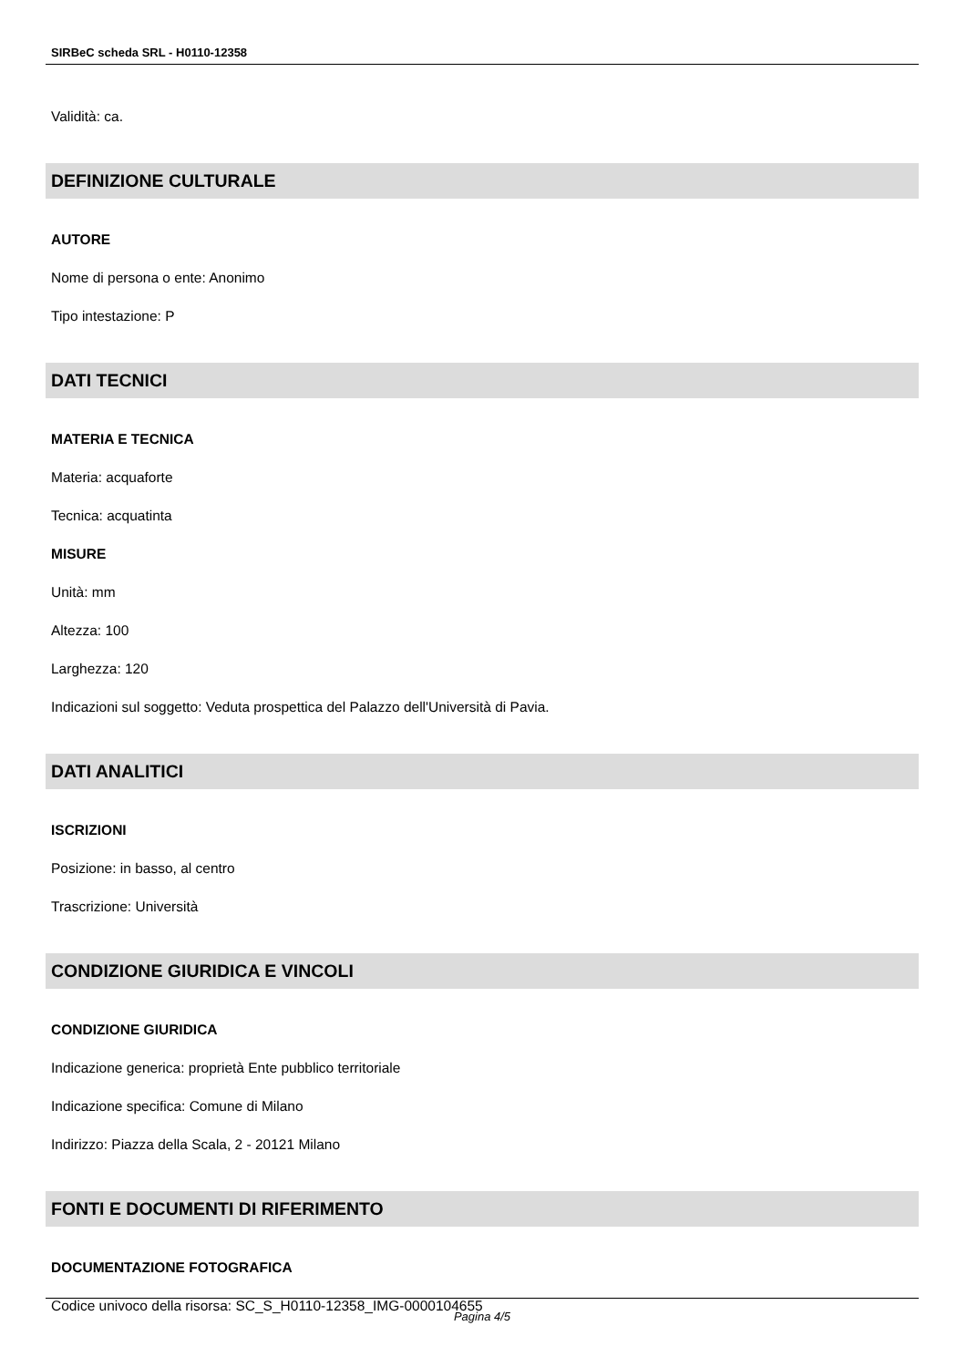SIRBeC scheda SRL - H0110-12358
Validità: ca.
DEFINIZIONE CULTURALE
AUTORE
Nome di persona o ente: Anonimo
Tipo intestazione: P
DATI TECNICI
MATERIA E TECNICA
Materia: acquaforte
Tecnica: acquatinta
MISURE
Unità: mm
Altezza: 100
Larghezza: 120
Indicazioni sul soggetto: Veduta prospettica del Palazzo dell'Università di Pavia.
DATI ANALITICI
ISCRIZIONI
Posizione: in basso, al centro
Trascrizione: Università
CONDIZIONE GIURIDICA E VINCOLI
CONDIZIONE GIURIDICA
Indicazione generica: proprietà Ente pubblico territoriale
Indicazione specifica: Comune di Milano
Indirizzo: Piazza della Scala, 2 - 20121 Milano
FONTI E DOCUMENTI DI RIFERIMENTO
DOCUMENTAZIONE FOTOGRAFICA
Codice univoco della risorsa: SC_S_H0110-12358_IMG-0000104655
Pagina 4/5